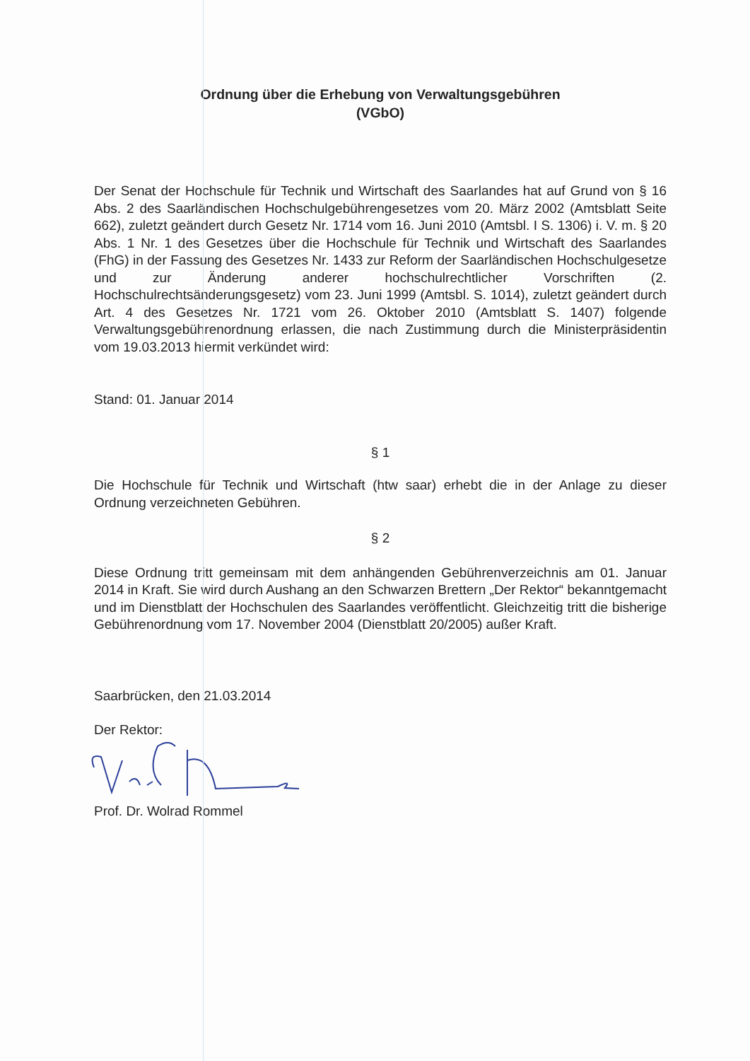Ordnung über die Erhebung von Verwaltungsgebühren
(VGbO)
Der Senat der Hochschule für Technik und Wirtschaft des Saarlandes hat auf Grund von § 16 Abs. 2 des Saarländischen Hochschulgebührengesetzes vom 20. März 2002 (Amtsblatt Seite 662), zuletzt geändert durch Gesetz Nr. 1714 vom 16. Juni 2010 (Amtsbl. I S. 1306) i. V. m. § 20 Abs. 1 Nr. 1 des Gesetzes über die Hochschule für Technik und Wirtschaft des Saarlandes (FhG) in der Fassung des Gesetzes Nr. 1433 zur Reform der Saarländischen Hochschulgesetze und zur Änderung anderer hochschulrechtlicher Vorschriften (2. Hochschulrechtsänderungsgesetz) vom 23. Juni 1999 (Amtsbl. S. 1014), zuletzt geändert durch Art. 4 des Gesetzes Nr. 1721 vom 26. Oktober 2010 (Amtsblatt S. 1407) folgende Verwaltungsgebührenordnung erlassen, die nach Zustimmung durch die Ministerpräsidentin vom 19.03.2013 hiermit verkündet wird:
Stand: 01. Januar 2014
§ 1
Die Hochschule für Technik und Wirtschaft (htw saar) erhebt die in der Anlage zu dieser Ordnung verzeichneten Gebühren.
§ 2
Diese Ordnung tritt gemeinsam mit dem anhängenden Gebührenverzeichnis am 01. Januar 2014 in Kraft. Sie wird durch Aushang an den Schwarzen Brettern „Der Rektor“ bekanntgemacht und im Dienstblatt der Hochschulen des Saarlandes veröffentlicht. Gleichzeitig tritt die bisherige Gebührenordnung vom 17. November 2004 (Dienstblatt 20/2005) außer Kraft.
Saarbrücken, den 21.03.2014
Der Rektor:
Prof. Dr. Wolrad Rommel